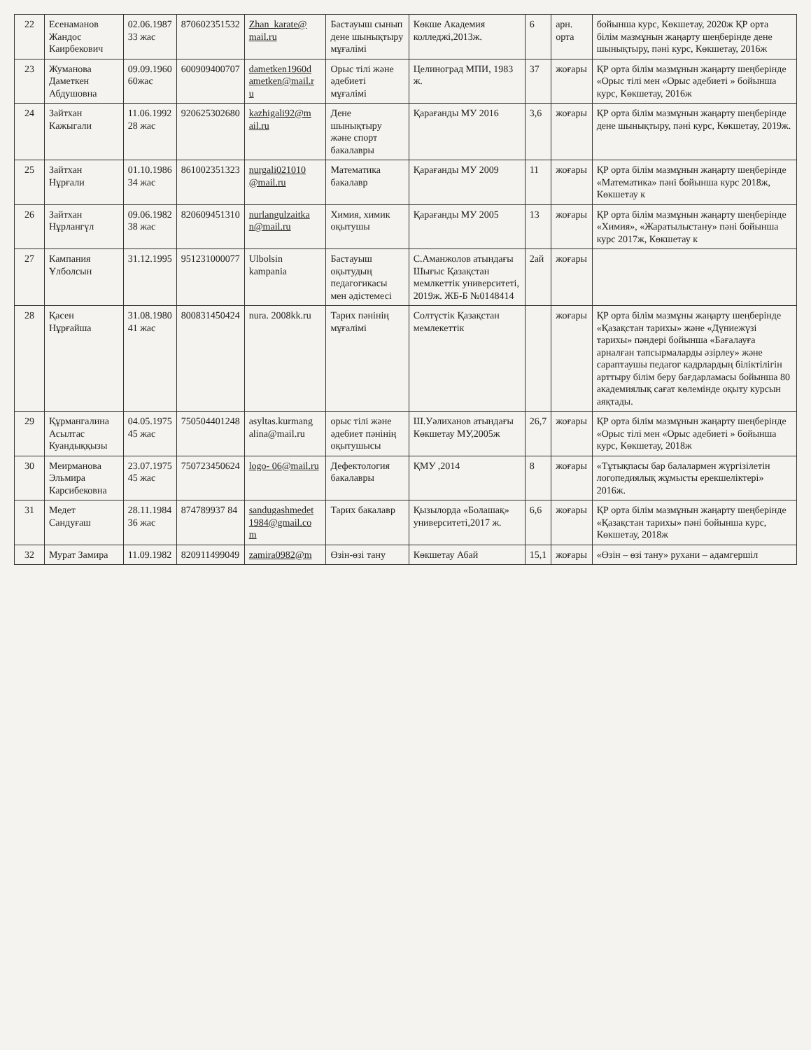| 22 | Есенаманов Жандос Каирбекович | 02.06.1987 33 жас | 870602351532 | Zhan_karate@ mail.ru | Бастауыш сынып дене шынықтыру мұғалімі | Көкше Академия колледжі,2013ж. | 6 | арн. орта | бойынша курс, Көкшетау, 2020ж ҚР орта білім мазмұнын жаңарту шеңберінде дене шынықтыру, пәні курс, Көкшетау, 2016ж |
| 23 | Жуманова Даметкен Абдушовна | 09.09.1960 60жас | 600909400707 | dametken1960d ametken@mail.r u | Орыс тілі және әдебиеті мұғалімі | Целиноград МПИ, 1983 ж. | 37 | жоғары | ҚР орта білім мазмұнын жаңарту шеңберінде «Орыс тілі мен «Орыс әдебиеті » бойынша курс, Көкшетау, 2016ж |
| 24 | Зайтхан Кажыгали | 11.06.1992 28 жас | 920625302680 | kazhigali92@m ail.ru | Дене шынықтыру және спорт бакалавры | Қарағанды МУ 2016 | 3,6 | жоғары | ҚР орта білім мазмұнын жаңарту шеңберінде дене шынықтыру, пәні курс, Көкшетау, 2019ж. |
| 25 | Зайтхан Нұрғали | 01.10.1986 34 жас | 861002351323 | nurgali021010 @mail.ru | Математика бакалавр | Қарағанды МУ 2009 | 11 | жоғары | ҚР орта білім мазмұнын жаңарту шеңберінде «Математика» пәні бойынша курс 2018ж, Көкшетау к |
| 26 | Зайтхан Нұрлангүл | 09.06.1982 38 жас | 820609451310 | nurlangulzaitka n@mail.ru | Химия, химик оқытушы | Қарағанды МУ 2005 | 13 | жоғары | ҚР орта білім мазмұнын жаңарту шеңберінде «Химия», «Жаратылыстану» пәні бойынша курс 2017ж, Көкшетау к |
| 27 | Кампания Ұлболсын | 31.12.1995 | 951231000077 | Ulbolsin kampania | Бастауыш оқытудың педагогикасы мен әдістемесі | С.Аманжолов атындағы Шығыс Қазақстан мемлкеттік университеті, 2019ж. ЖБ-Б №0148414 | 2ай | жоғары | |
| 28 | Қасен Нұрғайша | 31.08.1980 41 жас | 800831450424 | nura. 2008kk.ru | Тарих пәнінің мұғалімі | Солтүстік Қазақстан мемлекеттік | | жоғары | ҚР орта білім мазмұны жаңарту шеңберінде «Қазақстан тарихы» және «Дүниежүзі тарихы» пәндері бойынша «Бағалауға арналған тапсырмаларды әзірлеу» және сараптаушы педагог кадрлардың біліктілігін арттыру білім беру бағдарламасы бойынша 80 академиялық сағат көлемінде оқыту курсын аяқтады. |
| 29 | Құрмангалина Асылтас Куандыққызы | 04.05.1975 45 жас | 750504401248 | asyltas.kurmang alina@mail.ru | орыс тілі және әдебиет пәнінің оқытушысы | Ш.Уәлиханов атындағы Көкшетау МУ,2005ж | 26,7 | жоғары | ҚР орта білім мазмұнын жаңарту шеңберінде «Орыс тілі мен «Орыс әдебиеті » бойынша курс, Көкшетау, 2018ж |
| 30 | Меирманова Эльмира Карсибековна | 23.07.1975 45 жас | 750723450624 | logo- 06@mail.ru | Дефектология бакалавры | ҚМУ ,2014 | 8 | жоғары | «Тұтықпасы бар балалармен жүргізілетін логопедиялық жұмысты ерекшеліктері» 2016ж. |
| 31 | Медет Сандуғаш | 28.11.1984 36 жас | 874789937 84 | sandugashmedet 1984@gmail.co m | Тарих бакалавр | Қызылорда «Болашақ» университеті,2017 ж. | 6,6 | жоғары | ҚР орта білім мазмұнын жаңарту шеңберінде «Қазақстан тарихы» пәні бойынша курс, Көкшетау, 2018ж |
| 32 | Мурат Замира | 11.09.1982 | 820911499049 | zamira0982@m | Өзін-өзі тану | Көкшетау Абай | 15,1 | жоғары | «Өзін – өзі тану» рухани – адамгершіл |